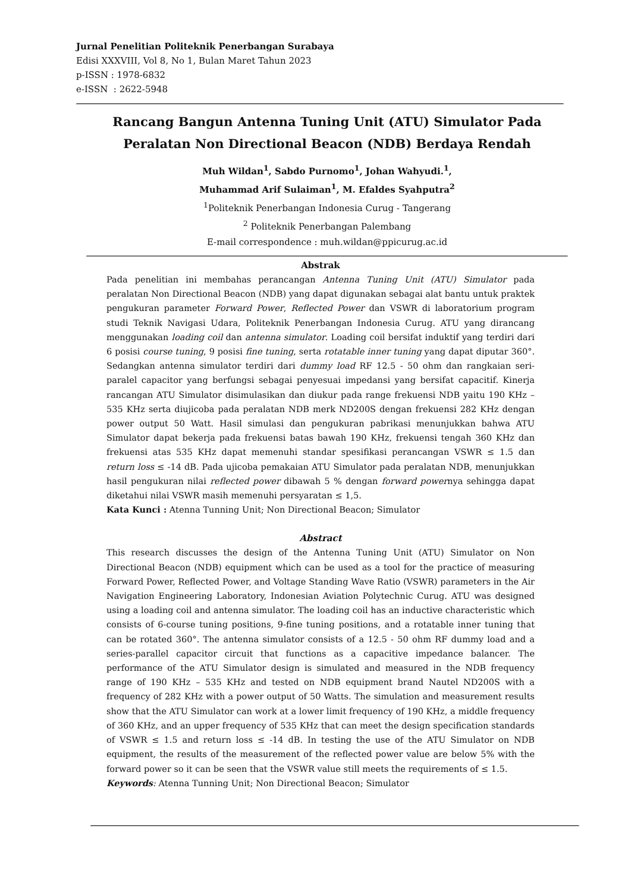Jurnal Penelitian Politeknik Penerbangan Surabaya
Edisi XXXVIII, Vol 8, No 1, Bulan Maret Tahun 2023
p-ISSN : 1978-6832
e-ISSN : 2622-5948
Rancang Bangun Antenna Tuning Unit (ATU) Simulator Pada Peralatan Non Directional Beacon (NDB) Berdaya Rendah
Muh Wildan<sup>1</sup>, Sabdo Purnomo<sup>1</sup>, Johan Wahyudi.<sup>1</sup>,
Muhammad Arif Sulaiman<sup>1</sup>, M. Efaldes Syahputra<sup>2</sup>
<sup>1</sup> Politeknik Penerbangan Indonesia Curug - Tangerang
<sup>2</sup> Politeknik Penerbangan Palembang
E-mail correspondence : muh.wildan@ppicurug.ac.id
Abstrak
Pada penelitian ini membahas perancangan Antenna Tuning Unit (ATU) Simulator pada peralatan Non Directional Beacon (NDB) yang dapat digunakan sebagai alat bantu untuk praktek pengukuran parameter Forward Power, Reflected Power dan VSWR di laboratorium program studi Teknik Navigasi Udara, Politeknik Penerbangan Indonesia Curug. ATU yang dirancang menggunakan loading coil dan antenna simulator. Loading coil bersifat induktif yang terdiri dari 6 posisi course tuning, 9 posisi fine tuning, serta rotatable inner tuning yang dapat diputar 360°. Sedangkan antenna simulator terdiri dari dummy load RF 12.5 - 50 ohm dan rangkaian seri-paralel capacitor yang berfungsi sebagai penyesuai impedansi yang bersifat capacitif. Kinerja rancangan ATU Simulator disimulasikan dan diukur pada range frekuensi NDB yaitu 190 KHz – 535 KHz serta diujicoba pada peralatan NDB merk ND200S dengan frekuensi 282 KHz dengan power output 50 Watt. Hasil simulasi dan pengukuran pabrikasi menunjukkan bahwa ATU Simulator dapat bekerja pada frekuensi batas bawah 190 KHz, frekuensi tengah 360 KHz dan frekuensi atas 535 KHz dapat memenuhi standar spesifikasi perancangan VSWR ≤ 1.5 dan return loss ≤ -14 dB. Pada ujicoba pemakaian ATU Simulator pada peralatan NDB, menunjukkan hasil pengukuran nilai reflected power dibawah 5 % dengan forward powernya sehingga dapat diketahui nilai VSWR masih memenuhi persyaratan ≤ 1,5.
Kata Kunci : Atenna Tunning Unit; Non Directional Beacon; Simulator
Abstract
This research discusses the design of the Antenna Tuning Unit (ATU) Simulator on Non Directional Beacon (NDB) equipment which can be used as a tool for the practice of measuring Forward Power, Reflected Power, and Voltage Standing Wave Ratio (VSWR) parameters in the Air Navigation Engineering Laboratory, Indonesian Aviation Polytechnic Curug. ATU was designed using a loading coil and antenna simulator. The loading coil has an inductive characteristic which consists of 6-course tuning positions, 9-fine tuning positions, and a rotatable inner tuning that can be rotated 360°. The antenna simulator consists of a 12.5 - 50 ohm RF dummy load and a series-parallel capacitor circuit that functions as a capacitive impedance balancer. The performance of the ATU Simulator design is simulated and measured in the NDB frequency range of 190 KHz – 535 KHz and tested on NDB equipment brand Nautel ND200S with a frequency of 282 KHz with a power output of 50 Watts. The simulation and measurement results show that the ATU Simulator can work at a lower limit frequency of 190 KHz, a middle frequency of 360 KHz, and an upper frequency of 535 KHz that can meet the design specification standards of VSWR ≤ 1.5 and return loss ≤ -14 dB. In testing the use of the ATU Simulator on NDB equipment, the results of the measurement of the reflected power value are below 5% with the forward power so it can be seen that the VSWR value still meets the requirements of ≤ 1.5.
Keywords: Atenna Tunning Unit; Non Directional Beacon; Simulator